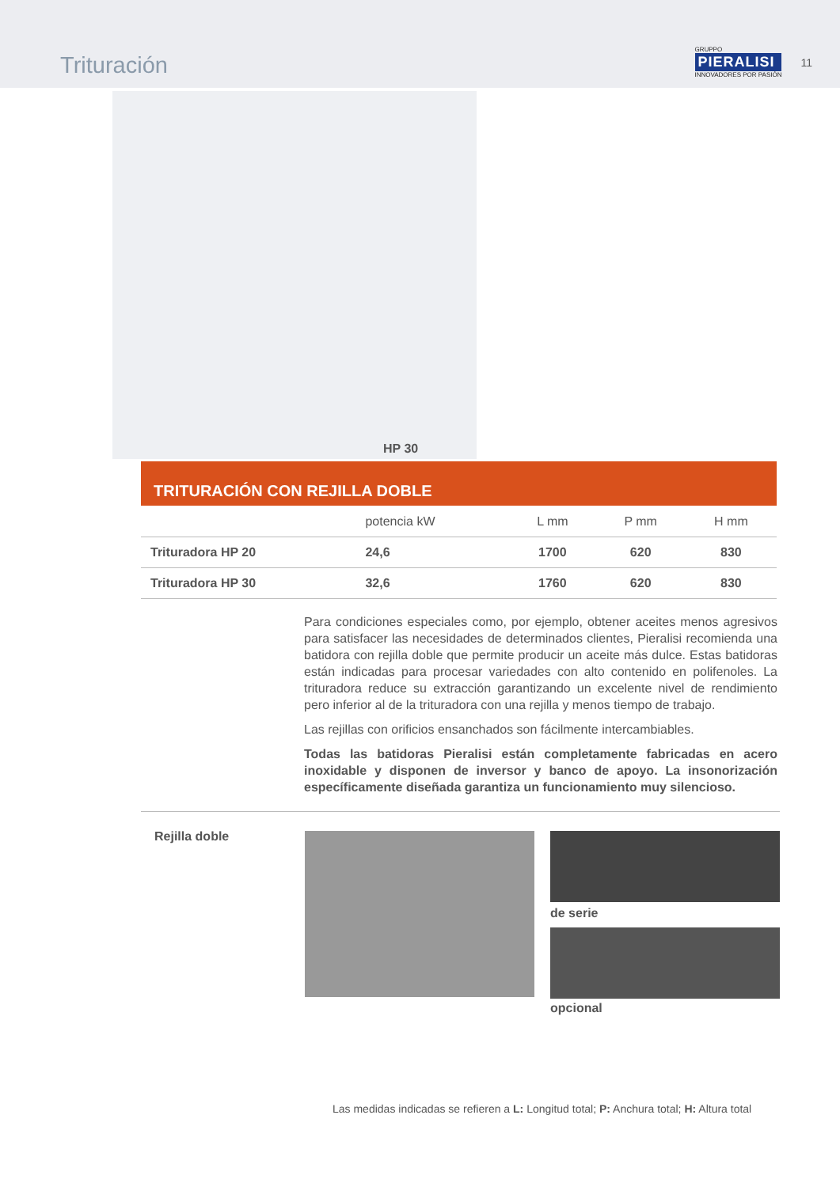Trituración
GRUPPO
PIERALISI
INNOVADORES POR PASIÓN
11
HP 30
TRITURACIÓN CON REJILLA DOBLE
| | potencia kW | L mm | P mm | H mm |
| --- | --- | --- | --- | --- |
| Trituradora HP 20 | 24,6 | 1700 | 620 | 830 |
| Trituradora HP 30 | 32,6 | 1760 | 620 | 830 |
Para condiciones especiales como, por ejemplo, obtener aceites menos agresivos para satisfacer las necesidades de determinados clientes, Pieralisi recomienda una batidora con rejilla doble que permite producir un aceite más dulce. Estas batidoras están indicadas para procesar variedades con alto contenido en polifenoles. La trituradora reduce su extracción garantizando un excelente nivel de rendimiento pero inferior al de la trituradora con una rejilla y menos tiempo de trabajo.
Las rejillas con orificios ensanchados son fácilmente intercambiables.
Todas las batidoras Pieralisi están completamente fabricadas en acero inoxidable y disponen de inversor y banco de apoyo. La insonorización específicamente diseñada garantiza un funcionamiento muy silencioso.
Rejilla doble
de serie
opcional
Las medidas indicadas se refieren a L: Longitud total; P: Anchura total; H: Altura total